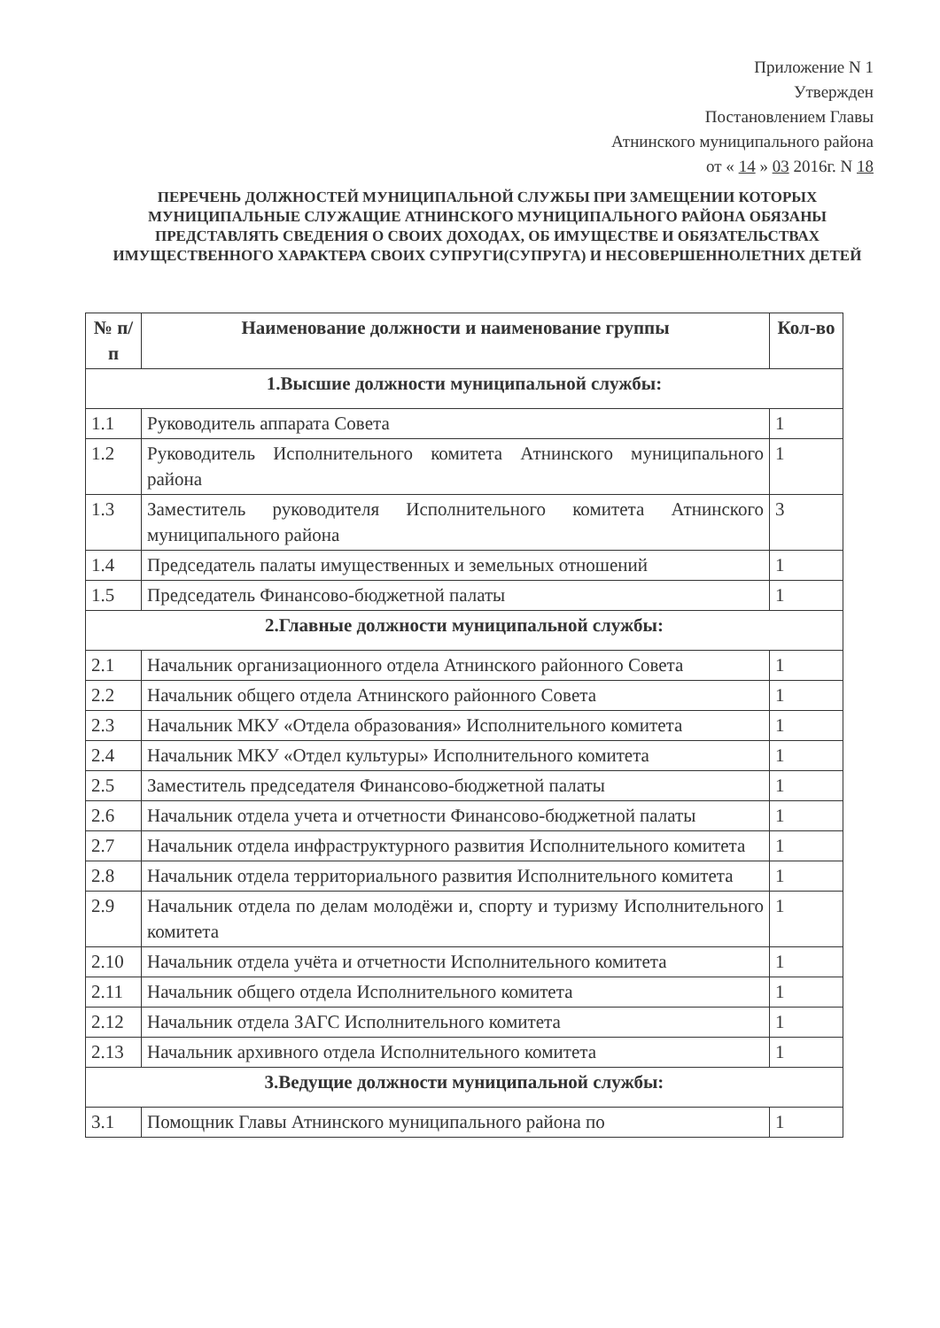Приложение N 1
Утвержден
Постановлением Главы
Атнинского муниципального района
от « 14 » 03 2016г. N 18
ПЕРЕЧЕНЬ ДОЛЖНОСТЕЙ МУНИЦИПАЛЬНОЙ СЛУЖБЫ ПРИ ЗАМЕЩЕНИИ КОТОРЫХ МУНИЦИПАЛЬНЫЕ СЛУЖАЩИЕ АТНИНСКОГО МУНИЦИПАЛЬНОГО РАЙОНА ОБЯЗАНЫ ПРЕДСТАВЛЯТЬ СВЕДЕНИЯ О СВОИХ ДОХОДАХ, ОБ ИМУЩЕСТВЕ И ОБЯЗАТЕЛЬСТВАХ ИМУЩЕСТВЕННОГО ХАРАКТЕРА СВОИХ СУПРУГИ(СУПРУГА) И НЕСОВЕРШЕННОЛЕТНИХ ДЕТЕЙ
| № п/п | Наименование должности и наименование группы | Кол-во |
| --- | --- | --- |
| 1.Высшие должности муниципальной службы: | | |
| 1.1 | Руководитель аппарата Совета | 1 |
| 1.2 | Руководитель Исполнительного комитета Атнинского муниципального района | 1 |
| 1.3 | Заместитель руководителя Исполнительного комитета Атнинского муниципального района | 3 |
| 1.4 | Председатель палаты имущественных и земельных отношений | 1 |
| 1.5 | Председатель Финансово-бюджетной палаты | 1 |
| 2.Главные должности муниципальной службы: | | |
| 2.1 | Начальник организационного отдела Атнинского районного Совета | 1 |
| 2.2 | Начальник общего отдела Атнинского районного Совета | 1 |
| 2.3 | Начальник МКУ «Отдела образования» Исполнительного комитета | 1 |
| 2.4 | Начальник МКУ «Отдел культуры» Исполнительного комитета | 1 |
| 2.5 | Заместитель председателя Финансово-бюджетной палаты | 1 |
| 2.6 | Начальник отдела учета и отчетности Финансово-бюджетной палаты | 1 |
| 2.7 | Начальник отдела инфраструктурного развития Исполнительного комитета | 1 |
| 2.8 | Начальник отдела территориального развития Исполнительного комитета | 1 |
| 2.9 | Начальник отдела по делам молодёжи и, спорту и туризму Исполнительного комитета | 1 |
| 2.10 | Начальник отдела учёта и отчетности Исполнительного комитета | 1 |
| 2.11 | Начальник общего отдела Исполнительного комитета | 1 |
| 2.12 | Начальник отдела ЗАГС Исполнительного комитета | 1 |
| 2.13 | Начальник архивного отдела Исполнительного комитета | 1 |
| 3.Ведущие должности муниципальной службы: | | |
| 3.1 | Помощник Главы Атнинского муниципального района по | 1 |